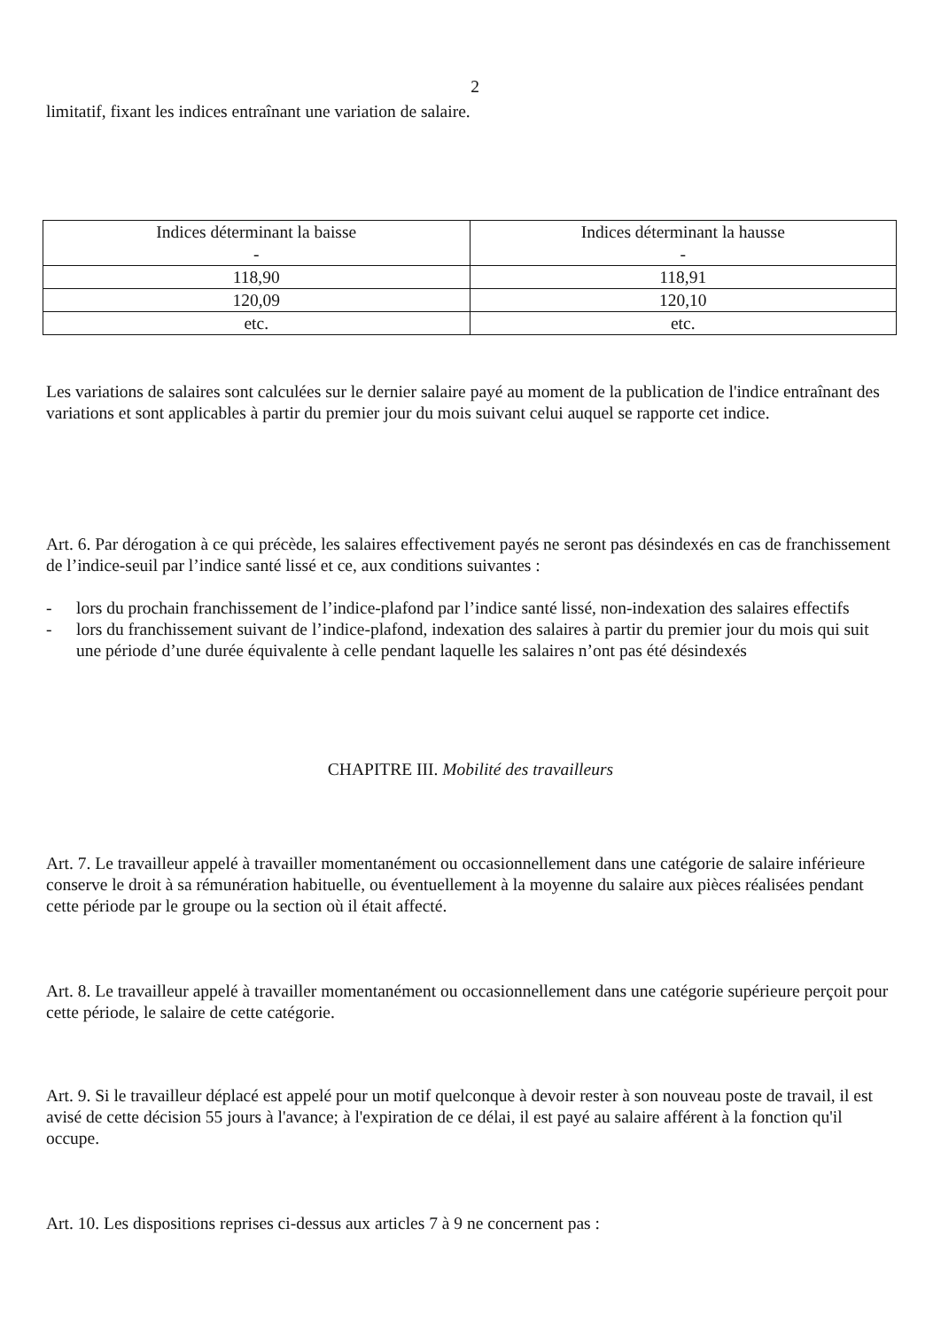2
limitatif, fixant les indices entraînant une variation de salaire.
| Indices déterminant la baisse - | Indices déterminant la hausse - |
| 118,90 | 118,91 |
| 120,09 | 120,10 |
| etc. | etc. |
Les variations de salaires sont calculées sur le dernier salaire payé au moment de la publication de l'indice entraînant des variations et sont applicables à partir du premier jour du mois suivant celui auquel se rapporte cet indice.
Art. 6. Par dérogation à ce qui précède, les salaires effectivement payés ne seront pas désindexés en cas de franchissement de l’indice-seuil par l’indice santé lissé et ce, aux conditions suivantes :
- lors du prochain franchissement de l’indice-plafond par l’indice santé lissé, non-indexation des salaires effectifs
- lors du franchissement suivant de l’indice-plafond, indexation des salaires à partir du premier jour du mois qui suit une période d’une durée équivalente à celle pendant laquelle les salaires n’ont pas été désindexés
CHAPITRE III. Mobilité des travailleurs
Art. 7. Le travailleur appelé à travailler momentanément ou occasionnellement dans une catégorie de salaire inférieure conserve le droit à sa rémunération habituelle, ou éventuellement à la moyenne du salaire aux pièces réalisées pendant cette période par le groupe ou la section où il était affecté.
Art. 8. Le travailleur appelé à travailler momentanément ou occasionnellement dans une catégorie supérieure perçoit pour cette période, le salaire de cette catégorie.
Art. 9. Si le travailleur déplacé est appelé pour un motif quelconque à devoir rester à son nouveau poste de travail, il est avisé de cette décision 55 jours à l'avance; à l'expiration de ce délai, il est payé au salaire afférent à la fonction qu'il occupe.
Art. 10. Les dispositions reprises ci-dessus aux articles 7 à 9 ne concernent pas :